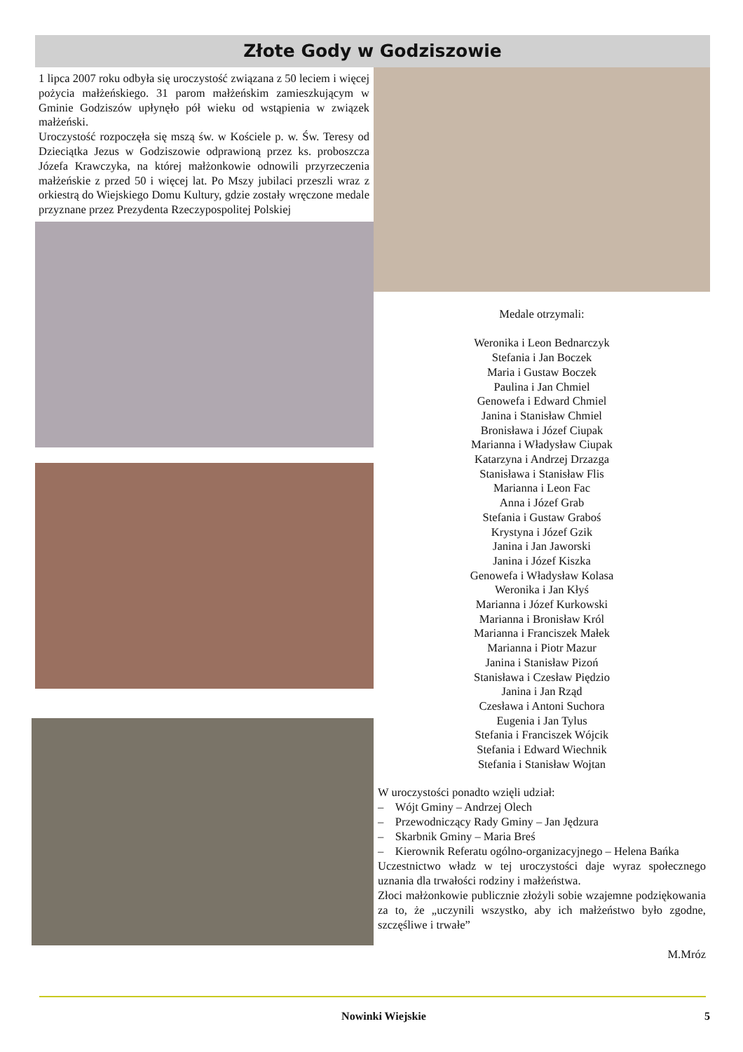Złote Gody w Godziszowie
1 lipca 2007 roku odbyła się uroczystość związana z 50 leciem i więcej pożycia małżeńskiego. 31 parom małżeńskim zamieszkującym w Gminie Godziszów upłynęło pół wieku od wstąpienia w związek małżeński.
Uroczystość rozpoczęła się mszą św. w Kościele p. w. Św. Teresy od Dzieciątka Jezus w Godziszowie odprawioną przez ks. proboszcza Józefa Krawczyka, na której małżonkowie odnowili przyrzeczenia małżeńskie z przed 50 i więcej lat. Po Mszy jubilaci przeszli wraz z orkiestrą do Wiejskiego Domu Kultury, gdzie zostały wręczone medale przyznane przez Prezydenta Rzeczypospolitej Polskiej
Medale otrzymali:
Weronika i Leon Bednarczyk
Stefania i Jan Boczek
Maria i Gustaw Boczek
Paulina i Jan Chmiel
Genowefa i Edward Chmiel
Janina i Stanisław Chmiel
Bronisława i Józef Ciupak
Marianna i Władysław Ciupak
Katarzyna i Andrzej Drzazga
Stanisława i Stanisław Flis
Marianna i Leon Fac
Anna i Józef Grab
Stefania i Gustaw Graboś
Krystyna i Józef Gzik
Janina i Jan Jaworski
Janina i Józef Kiszka
Genowefa i Władysław Kolasa
Weronika i Jan Kłyś
Marianna i Józef Kurkowski
Marianna i Bronisław Król
Marianna i Franciszek Małek
Marianna i Piotr Mazur
Janina i Stanisław Pizoń
Stanisława i Czesław Piędzio
Janina i Jan Rząd
Czesława i Antoni Suchora
Eugenia i Jan Tylus
Stefania i Franciszek Wójcik
Stefania i Edward Wiechnik
Stefania i Stanisław Wojtan
W uroczystości ponadto wzięli udział:
– Wójt Gminy – Andrzej Olech
– Przewodniczący Rady Gminy – Jan Jędzura
– Skarbnik Gminy – Maria Breś
– Kierownik Referatu ogólno-organizacyjnego – Helena Bańka
Uczestnictwo władz w tej uroczystości daje wyraz społecznego uznania dla trwałości rodziny i małżeństwa.
Złoci małżonkowie publicznie złożyli sobie wzajemne podziękowania za to, że „uczynili wszystko, aby ich małżeństwo było zgodne, szczęśliwe i trwałe”
M.Mróz
Nowinki Wiejskie 5